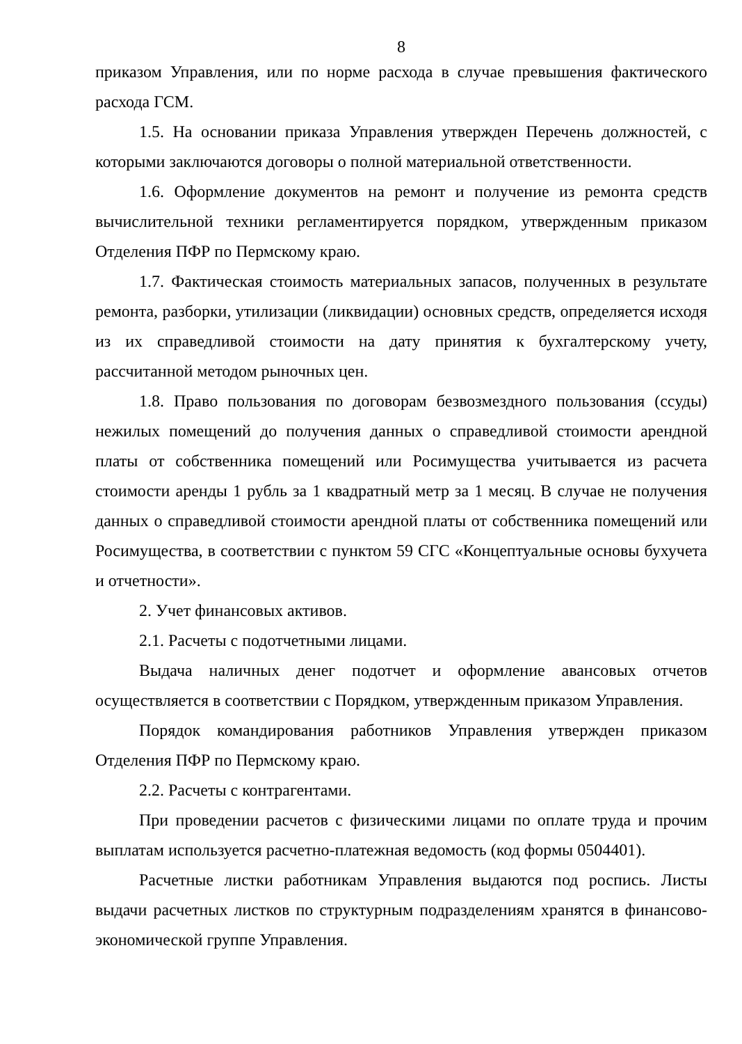8
приказом Управления, или по норме расхода в случае превышения фактического расхода ГСМ.
1.5. На основании приказа Управления утвержден Перечень должностей, с которыми заключаются договоры о полной материальной ответственности.
1.6. Оформление документов на ремонт и получение из ремонта средств вычислительной техники регламентируется порядком, утвержденным приказом Отделения ПФР по Пермскому краю.
1.7. Фактическая стоимость материальных запасов, полученных в результате ремонта, разборки, утилизации (ликвидации) основных средств, определяется исходя из их справедливой стоимости на дату принятия к бухгалтерскому учету, рассчитанной методом рыночных цен.
1.8. Право пользования по договорам безвозмездного пользования (ссуды) нежилых помещений до получения данных о справедливой стоимости арендной платы от собственника помещений или Росимущества учитывается из расчета стоимости аренды 1 рубль за 1 квадратный метр за 1 месяц. В случае не получения данных о справедливой стоимости арендной платы от собственника помещений или Росимущества, в соответствии с пунктом 59 СГС «Концептуальные основы бухучета и отчетности».
2. Учет финансовых активов.
2.1. Расчеты с подотчетными лицами.
Выдача наличных денег подотчет и оформление авансовых отчетов осуществляется в соответствии с Порядком, утвержденным приказом Управления.
Порядок командирования работников Управления утвержден приказом Отделения ПФР по Пермскому краю.
2.2. Расчеты с контрагентами.
При проведении расчетов с физическими лицами по оплате труда и прочим выплатам используется расчетно-платежная ведомость (код формы 0504401).
Расчетные листки работникам Управления выдаются под роспись. Листы выдачи расчетных листков по структурным подразделениям хранятся в финансово-экономической группе Управления.